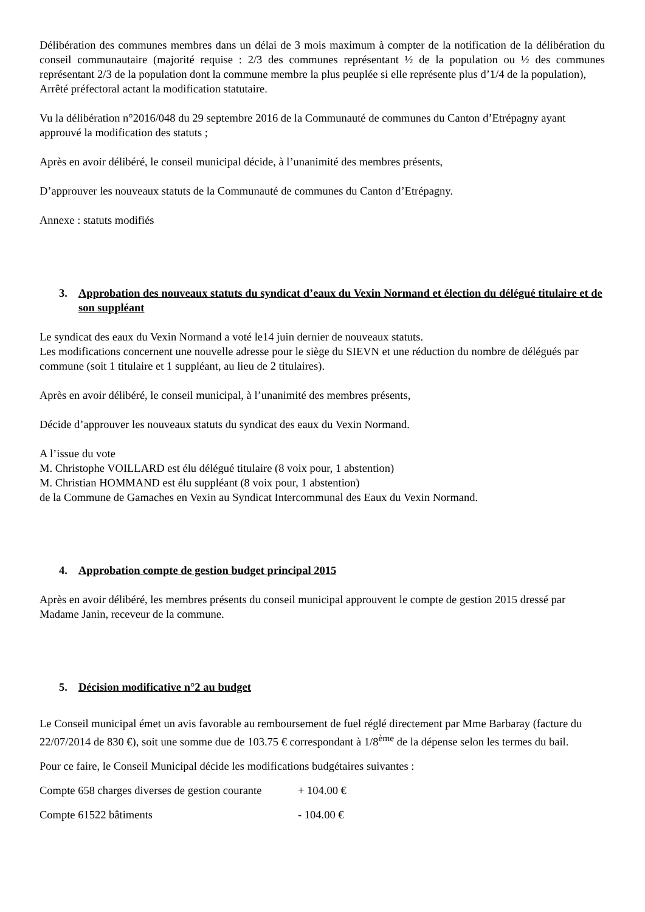Délibération des communes membres dans un délai de 3 mois maximum à compter de la notification de la délibération du conseil communautaire (majorité requise : 2/3 des communes représentant ½ de la population ou ½ des communes représentant 2/3 de la population dont la commune membre la plus peuplée si elle représente plus d’1/4 de la population),
Arrêté préfectoral actant la modification statutaire.
Vu la délibération n°2016/048 du 29 septembre 2016 de la Communauté de communes du Canton d’Etrépagny ayant approuvé la modification des statuts ;
Après en avoir délibéré, le conseil municipal décide, à l’unanimité des membres présents,
D’approuver les nouveaux statuts de la Communauté de communes du Canton d’Etrépagny.
Annexe : statuts modifiés
3. Approbation des nouveaux statuts du syndicat d’eaux du Vexin Normand et élection du délégué titulaire et de son suppléant
Le syndicat des eaux du Vexin Normand a voté le14 juin dernier de nouveaux statuts.
Les modifications concernent une nouvelle adresse pour le siège du SIEVN et une réduction du nombre de délégués par commune (soit 1 titulaire et 1 suppléant, au lieu de 2 titulaires).
Après en avoir délibéré, le conseil municipal, à l’unanimité des membres présents,
Décide d’approuver les nouveaux statuts du syndicat des eaux du Vexin Normand.
A l’issue du vote
M. Christophe VOILLARD est élu délégué titulaire (8 voix pour, 1 abstention)
M. Christian HOMMAND est élu suppléant (8 voix pour, 1 abstention)
de la Commune de Gamaches en Vexin au Syndicat Intercommunal des Eaux du Vexin Normand.
4. Approbation compte de gestion budget principal 2015
Après en avoir délibéré, les membres présents du conseil municipal approuvent le compte de gestion 2015 dressé par Madame Janin, receveur de la commune.
5. Décision modificative n°2 au budget
Le Conseil municipal émet un avis favorable au remboursement de fuel réglé directement par Mme Barbaray (facture du 22/07/2014 de 830 €), soit une somme due de 103.75 € correspondant à 1/8<sup>ème</sup> de la dépense selon les termes du bail.
Pour ce faire, le Conseil Municipal décide les modifications budgétaires suivantes :
Compte 658 charges diverses de gestion courante + 104.00 €
Compte 61522 bâtiments - 104.00 €